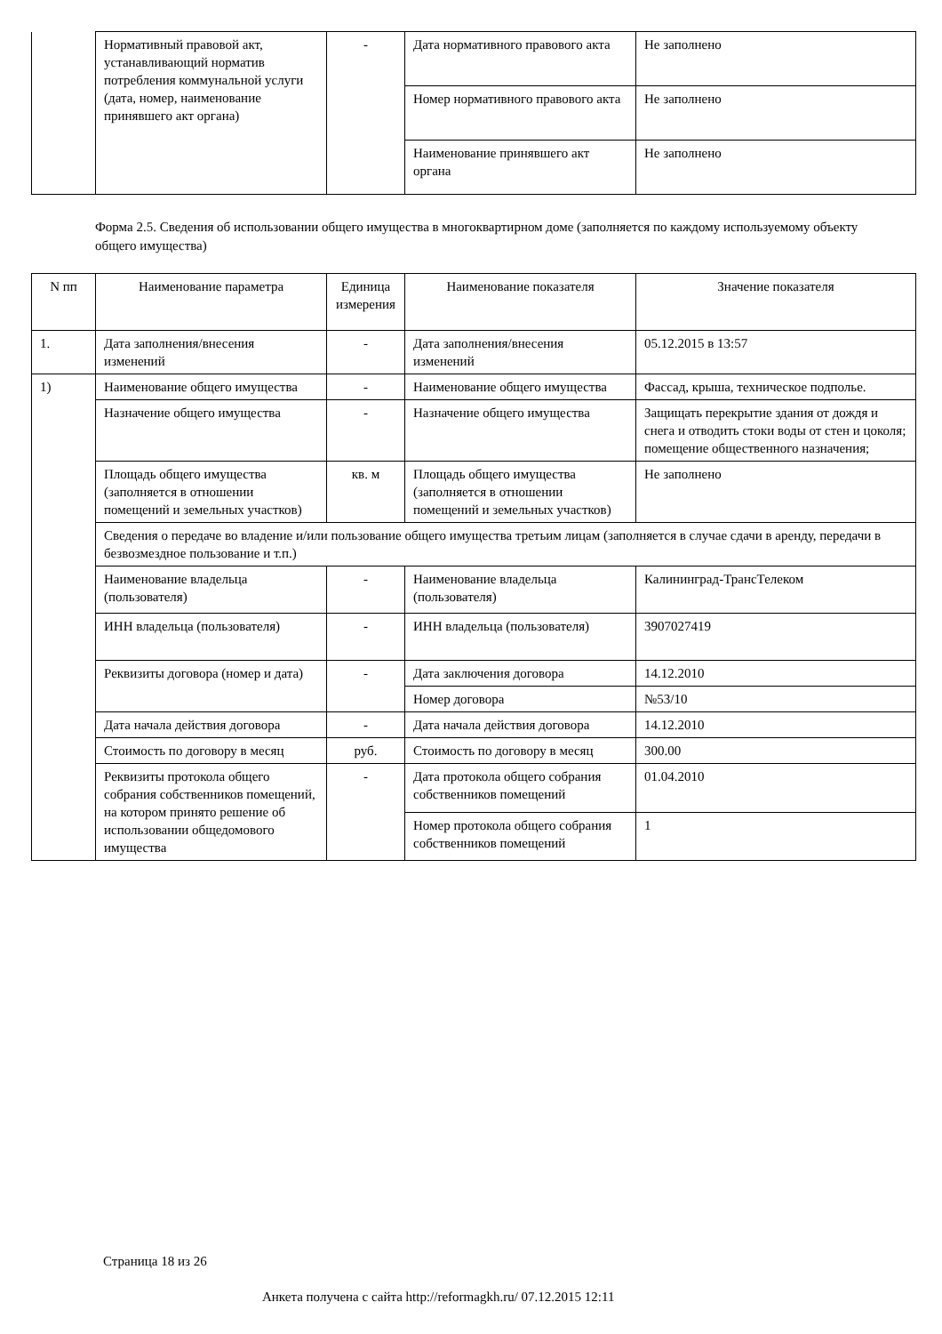| | Нормативный правовой акт, устанавливающий норматив потребления коммунальной услуги (дата, номер, наименование принявшего акт органа) | - | Дата нормативного правового акта | Не заполнено |
| | | | Номер нормативного правового акта | Не заполнено |
| | | | Наименование принявшего акт органа | Не заполнено |
Форма 2.5. Сведения об использовании общего имущества в многоквартирном доме (заполняется по каждому используемому объекту общего имущества)
| N пп | Наименование параметра | Единица измерения | Наименование показателя | Значение показателя |
| --- | --- | --- | --- | --- |
| 1. | Дата заполнения/внесения изменений | - | Дата заполнения/внесения изменений | 05.12.2015 в 13:57 |
| 1) | Наименование общего имущества | - | Наименование общего имущества | Фассад, крыша, техническое подполье. |
| | Назначение общего имущества | - | Назначение общего имущества | Защищать перекрытие здания от дождя и снега и отводить стоки воды от стен и цоколя; помещение общественного назначения; |
| | Площадь общего имущества (заполняется в отношении помещений и земельных участков) | кв. м | Площадь общего имущества (заполняется в отношении помещений и земельных участков) | Не заполнено |
| | Сведения о передаче во владение и/или пользование общего имущества третьим лицам (заполняется в случае сдачи в аренду, передачи в безвозмездное пользование и т.п.) | | | |
| | Наименование владельца (пользователя) | - | Наименование владельца (пользователя) | Калининград-ТрансТелеком |
| | ИНН владельца (пользователя) | - | ИНН владельца (пользователя) | 3907027419 |
| | Реквизиты договора (номер и дата) | - | Дата заключения договора | 14.12.2010 |
| | | | Номер договора | №53/10 |
| | Дата начала действия договора | - | Дата начала действия договора | 14.12.2010 |
| | Стоимость по договору в месяц | руб. | Стоимость по договору в месяц | 300.00 |
| | Реквизиты протокола общего собрания собственников помещений, на котором принято решение об использовании общедомового имущества | - | Дата протокола общего собрания собственников помещений | 01.04.2010 |
| | | | Номер протокола общего собрания собственников помещений | 1 |
Страница 18 из 26
Анкета получена с сайта http://reformagkh.ru/ 07.12.2015 12:11